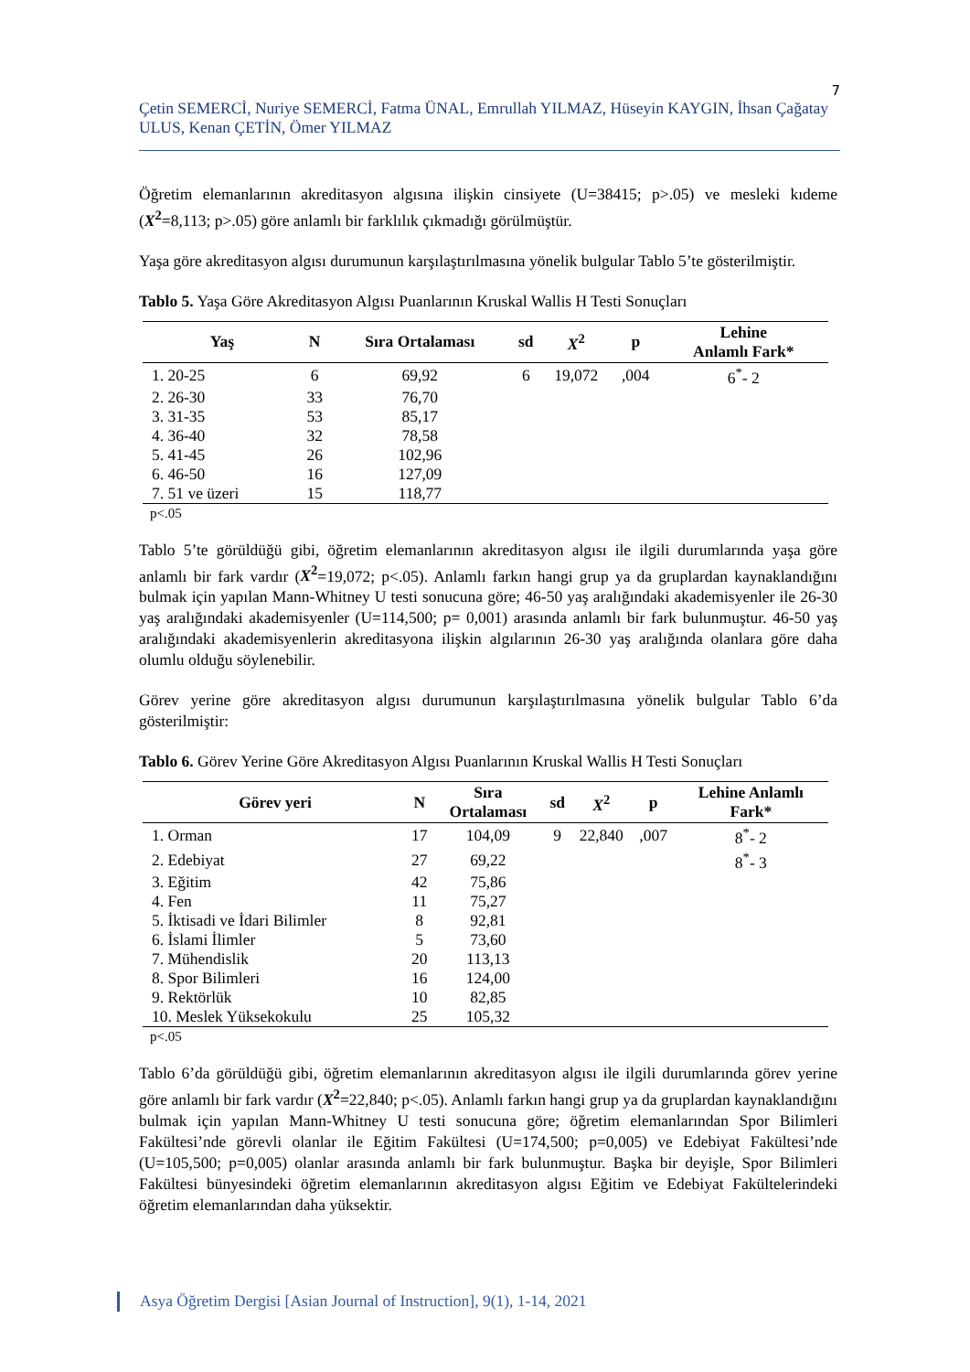7
Çetin SEMERCİ, Nuriye SEMERCİ, Fatma ÜNAL, Emrullah YILMAZ, Hüseyin KAYGIN, İhsan Çağatay ULUS, Kenan ÇETİN, Ömer YILMAZ
Öğretim elemanlarının akreditasyon algısına ilişkin cinsiyete (U=38415; p>.05) ve mesleki kıdeme (X<sup>2</sup>=8,113; p>.05) göre anlamlı bir farklılık çıkmadığı görülmüştür.
Yaşa göre akreditasyon algısı durumunun karşılaştırılmasına yönelik bulgular Tablo 5’te gösterilmiştir.
Tablo 5. Yaşa Göre Akreditasyon Algısı Puanlarının Kruskal Wallis H Testi Sonuçları
| Yaş | N | Sıra Ortalaması | sd | X<sup>2</sup> | p | Lehine Anlamlı Fark* |
| --- | --- | --- | --- | --- | --- | --- |
| 1. 20-25 | 6 | 69,92 | 6 | 19,072 | ,004 | 6<sup>*</sup>- 2 |
| 2. 26-30 | 33 | 76,70 | | | | |
| 3. 31-35 | 53 | 85,17 | | | | |
| 4. 36-40 | 32 | 78,58 | | | | |
| 5. 41-45 | 26 | 102,96 | | | | |
| 6. 46-50 | 16 | 127,09 | | | | |
| 7. 51 ve üzeri | 15 | 118,77 | | | | |
p<.05
Tablo 5’te görüldüğü gibi, öğretim elemanlarının akreditasyon algısı ile ilgili durumlarında yaşa göre anlamlı bir fark vardır (X<sup>2</sup>=19,072; p<.05). Anlamlı farkın hangi grup ya da gruplardan kaynaklandığını bulmak için yapılan Mann-Whitney U testi sonucuna göre; 46-50 yaş aralığındaki akademisyenler ile 26-30 yaş aralığındaki akademisyenler (U=114,500; p= 0,001) arasında anlamlı bir fark bulunmuştur. 46-50 yaş aralığındaki akademisyenlerin akreditasyona ilişkin algılarının 26-30 yaş aralığında olanlara göre daha olumlu olduğu söylenebilir.
Görev yerine göre akreditasyon algısı durumunun karşılaştırılmasına yönelik bulgular Tablo 6’da gösterilmiştir:
Tablo 6. Görev Yerine Göre Akreditasyon Algısı Puanlarının Kruskal Wallis H Testi Sonuçları
| Görev yeri | N | Sıra Ortalaması | sd | X<sup>2</sup> | p | Lehine Anlamlı Fark* |
| --- | --- | --- | --- | --- | --- | --- |
| 1. Orman | 17 | 104,09 | 9 | 22,840 | ,007 | 8<sup>*</sup>- 2 |
| 2. Edebiyat | 27 | 69,22 | | | | 8<sup>*</sup>- 3 |
| 3. Eğitim | 42 | 75,86 | | | | |
| 4. Fen | 11 | 75,27 | | | | |
| 5. İktisadi ve İdari Bilimler | 8 | 92,81 | | | | |
| 6. İslami İlimler | 5 | 73,60 | | | | |
| 7. Mühendislik | 20 | 113,13 | | | | |
| 8. Spor Bilimleri | 16 | 124,00 | | | | |
| 9. Rektörlük | 10 | 82,85 | | | | |
| 10. Meslek Yüksekokulu | 25 | 105,32 | | | | |
p<.05
Tablo 6’da görüldüğü gibi, öğretim elemanlarının akreditasyon algısı ile ilgili durumlarında görev yerine göre anlamlı bir fark vardır (X<sup>2</sup>=22,840; p<.05). Anlamlı farkın hangi grup ya da gruplardan kaynaklandığını bulmak için yapılan Mann-Whitney U testi sonucuna göre; öğretim elemanlarından Spor Bilimleri Fakültesi’nde görevli olanlar ile Eğitim Fakültesi (U=174,500; p=0,005) ve Edebiyat Fakültesi’nde (U=105,500; p=0,005) olanlar arasında anlamlı bir fark bulunmuştur. Başka bir deyişle, Spor Bilimleri Fakültesi bünyesindeki öğretim elemanlarının akreditasyon algısı Eğitim ve Edebiyat Fakültelerindeki öğretim elemanlarından daha yüksektir.
Asya Öğretim Dergisi [Asian Journal of Instruction], 9(1), 1-14, 2021